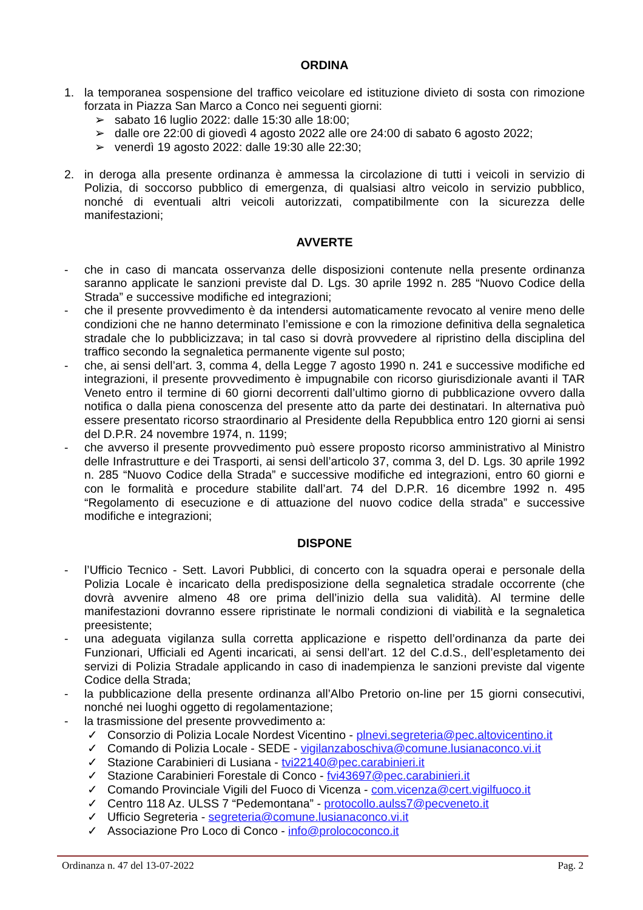ORDINA
1. la temporanea sospensione del traffico veicolare ed istituzione divieto di sosta con rimozione forzata in Piazza San Marco a Conco nei seguenti giorni:
➢ sabato 16 luglio 2022: dalle 15:30 alle 18:00;
➢ dalle ore 22:00 di giovedì 4 agosto 2022 alle ore 24:00 di sabato 6 agosto 2022;
➢ venerdì 19 agosto 2022: dalle 19:30 alle 22:30;
2. in deroga alla presente ordinanza è ammessa la circolazione di tutti i veicoli in servizio di Polizia, di soccorso pubblico di emergenza, di qualsiasi altro veicolo in servizio pubblico, nonché di eventuali altri veicoli autorizzati, compatibilmente con la sicurezza delle manifestazioni;
AVVERTE
- che in caso di mancata osservanza delle disposizioni contenute nella presente ordinanza saranno applicate le sanzioni previste dal D. Lgs. 30 aprile 1992 n. 285 “Nuovo Codice della Strada” e successive modifiche ed integrazioni;
- che il presente provvedimento è da intendersi automaticamente revocato al venire meno delle condizioni che ne hanno determinato l’emissione e con la rimozione definitiva della segnaletica stradale che lo pubblicizzava; in tal caso si dovrà provvedere al ripristino della disciplina del traffico secondo la segnaletica permanente vigente sul posto;
- che, ai sensi dell’art. 3, comma 4, della Legge 7 agosto 1990 n. 241 e successive modifiche ed integrazioni, il presente provvedimento è impugnabile con ricorso giurisdizionale avanti il TAR Veneto entro il termine di 60 giorni decorrenti dall’ultimo giorno di pubblicazione ovvero dalla notifica o dalla piena conoscenza del presente atto da parte dei destinatari. In alternativa può essere presentato ricorso straordinario al Presidente della Repubblica entro 120 giorni ai sensi del D.P.R. 24 novembre 1974, n. 1199;
- che avverso il presente provvedimento può essere proposto ricorso amministrativo al Ministro delle Infrastrutture e dei Trasporti, ai sensi dell’articolo 37, comma 3, del D. Lgs. 30 aprile 1992 n. 285 “Nuovo Codice della Strada” e successive modifiche ed integrazioni, entro 60 giorni e con le formalità e procedure stabilite dall’art. 74 del D.P.R. 16 dicembre 1992 n. 495 “Regolamento di esecuzione e di attuazione del nuovo codice della strada” e successive modifiche e integrazioni;
DISPONE
- l’Ufficio Tecnico - Sett. Lavori Pubblici, di concerto con la squadra operai e personale della Polizia Locale è incaricato della predisposizione della segnaletica stradale occorrente (che dovrà avvenire almeno 48 ore prima dell’inizio della sua validità). Al termine delle manifestazioni dovranno essere ripristinate le normali condizioni di viabilità e la segnaletica preesistente;
- una adeguata vigilanza sulla corretta applicazione e rispetto dell’ordinanza da parte dei Funzionari, Ufficiali ed Agenti incaricati, ai sensi dell’art. 12 del C.d.S., dell’espletamento dei servizi di Polizia Stradale applicando in caso di inadempienza le sanzioni previste dal vigente Codice della Strada;
- la pubblicazione della presente ordinanza all’Albo Pretorio on-line per 15 giorni consecutivi, nonché nei luoghi oggetto di regolamentazione;
- la trasmissione del presente provvedimento a:
✓ Consorzio di Polizia Locale Nordest Vicentino - plnevi.segreteria@pec.altovicentino.it
✓ Comando di Polizia Locale - SEDE - vigilanzaboschiva@comune.lusianaconco.vi.it
✓ Stazione Carabinieri di Lusiana - tvi22140@pec.carabinieri.it
✓ Stazione Carabinieri Forestale di Conco - fvi43697@pec.carabinieri.it
✓ Comando Provinciale Vigili del Fuoco di Vicenza - com.vicenza@cert.vigilfuoco.it
✓ Centro 118 Az. ULSS 7 “Pedemontana” - protocollo.aulss7@pecveneto.it
✓ Ufficio Segreteria - segreteria@comune.lusianaconco.vi.it
✓ Associazione Pro Loco di Conco - info@prolococonco.it
Ordinanza n. 47 del 13-07-2022 Pag. 2